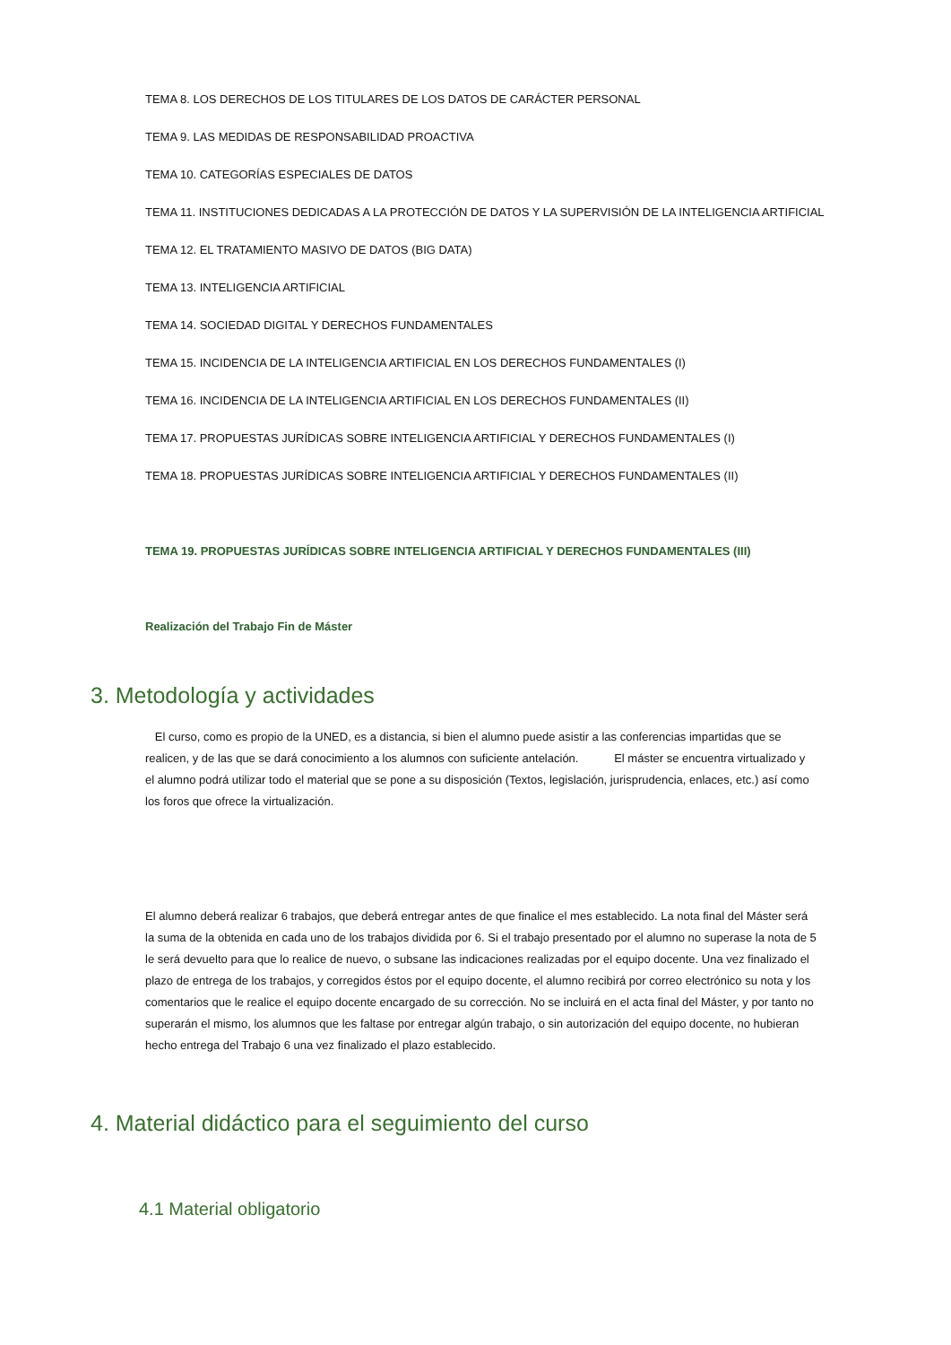TEMA 8. LOS DERECHOS DE LOS TITULARES DE LOS DATOS DE CARÁCTER PERSONAL
TEMA 9. LAS MEDIDAS DE RESPONSABILIDAD PROACTIVA
TEMA 10. CATEGORÍAS ESPECIALES DE DATOS
TEMA 11. INSTITUCIONES DEDICADAS A LA PROTECCIÓN DE DATOS Y LA SUPERVISIÓN DE LA INTELIGENCIA ARTIFICIAL
TEMA 12. EL TRATAMIENTO MASIVO DE DATOS (BIG DATA)
TEMA 13. INTELIGENCIA ARTIFICIAL
TEMA 14. SOCIEDAD DIGITAL Y DERECHOS FUNDAMENTALES
TEMA 15. INCIDENCIA DE LA INTELIGENCIA ARTIFICIAL EN LOS DERECHOS FUNDAMENTALES (I)
TEMA 16. INCIDENCIA DE LA INTELIGENCIA ARTIFICIAL EN LOS DERECHOS FUNDAMENTALES (II)
TEMA 17. PROPUESTAS JURÍDICAS SOBRE INTELIGENCIA ARTIFICIAL Y DERECHOS FUNDAMENTALES (I)
TEMA 18. PROPUESTAS JURÍDICAS SOBRE INTELIGENCIA ARTIFICIAL Y DERECHOS FUNDAMENTALES (II)
TEMA 19. PROPUESTAS JURÍDICAS SOBRE INTELIGENCIA ARTIFICIAL Y DERECHOS FUNDAMENTALES (III)
Realización del Trabajo Fin de Máster
3. Metodología y actividades
El curso, como es propio de la UNED, es a distancia, si bien el alumno puede asistir a las conferencias impartidas que se realicen, y de las que se dará conocimiento a los alumnos con suficiente antelación. El máster se encuentra virtualizado y el alumno podrá utilizar todo el material que se pone a su disposición (Textos, legislación, jurisprudencia, enlaces, etc.) así como los foros que ofrece la virtualización.
El alumno deberá realizar 6 trabajos, que deberá entregar antes de que finalice el mes establecido. La nota final del Máster será la suma de la obtenida en cada uno de los trabajos dividida por 6. Si el trabajo presentado por el alumno no superase la nota de 5 le será devuelto para que lo realice de nuevo, o subsane las indicaciones realizadas por el equipo docente. Una vez finalizado el plazo de entrega de los trabajos, y corregidos éstos por el equipo docente, el alumno recibirá por correo electrónico su nota y los comentarios que le realice el equipo docente encargado de su corrección. No se incluirá en el acta final del Máster, y por tanto no superarán el mismo, los alumnos que les faltase por entregar algún trabajo, o sin autorización del equipo docente, no hubieran hecho entrega del Trabajo 6 una vez finalizado el plazo establecido.
4. Material didáctico para el seguimiento del curso
4.1 Material obligatorio